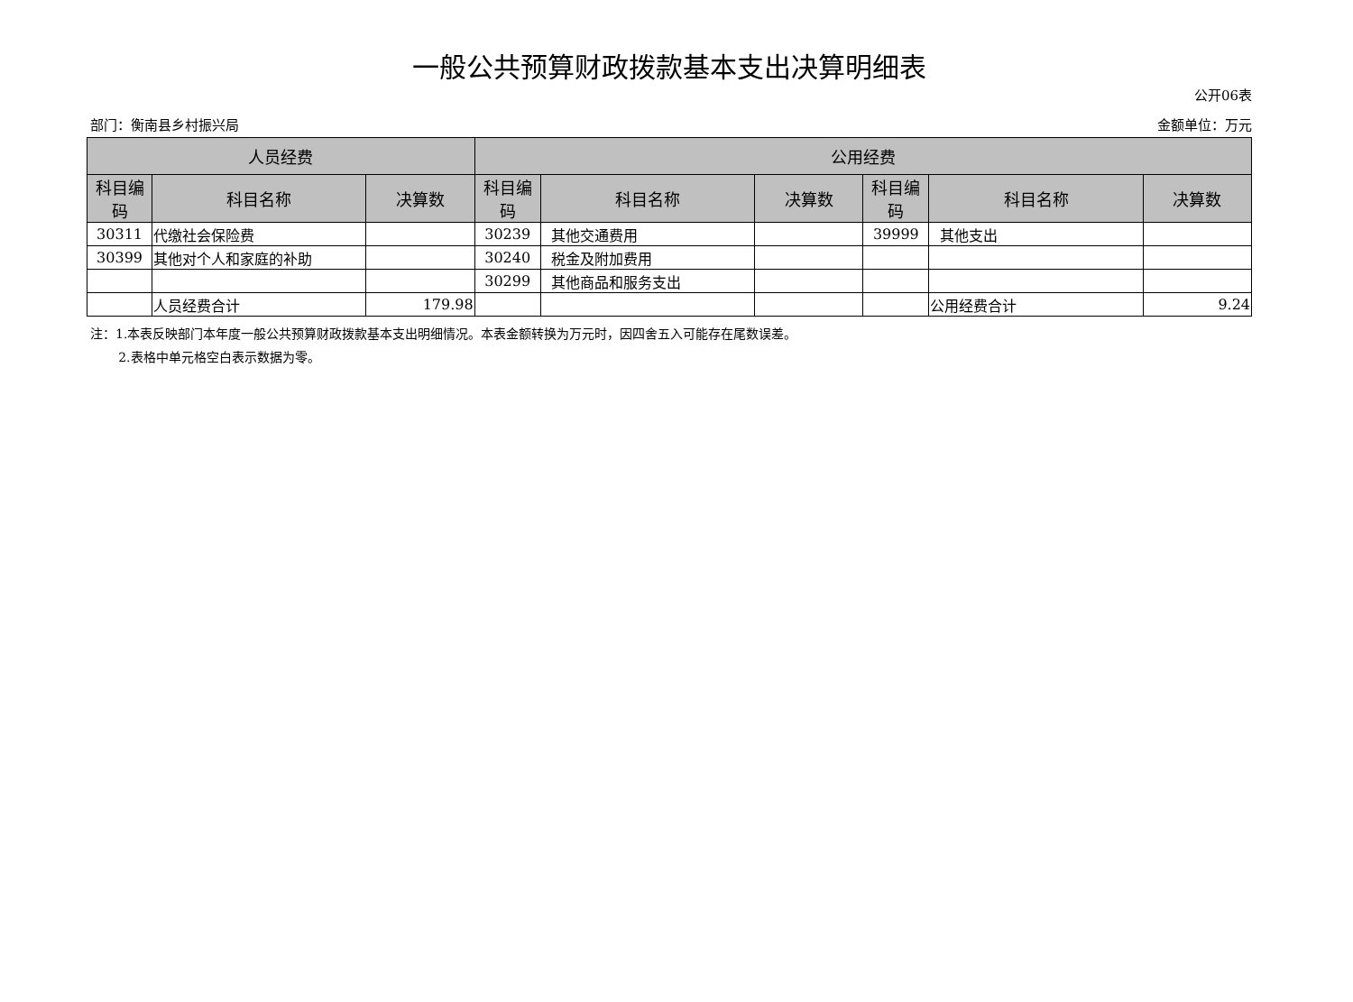一般公共预算财政拨款基本支出决算明细表
公开06表
部门：衡南县乡村振兴局 金额单位：万元
| 人员经费 | | | 公用经费 | | | | | |
| --- | --- | --- | --- | --- | --- | --- | --- | --- |
| 科目编码 | 科目名称 | 决算数 | 科目编码 | 科目名称 | 决算数 | 科目编码 | 科目名称 | 决算数 |
| 30311 | 代缴社会保险费 | | 30239 | 其他交通费用 | | 39999 | 其他支出 | |
| 30399 | 其他对个人和家庭的补助 | | 30240 | 税金及附加费用 | | | | |
| | | | 30299 | 其他商品和服务支出 | | | | |
| | 人员经费合计 | 179.98 | | | | | 公用经费合计 | 9.24 |
注：1.本表反映部门本年度一般公共预算财政拨款基本支出明细情况。本表金额转换为万元时，因四舍五入可能存在尾数误差。
2.表格中单元格空白表示数据为零。